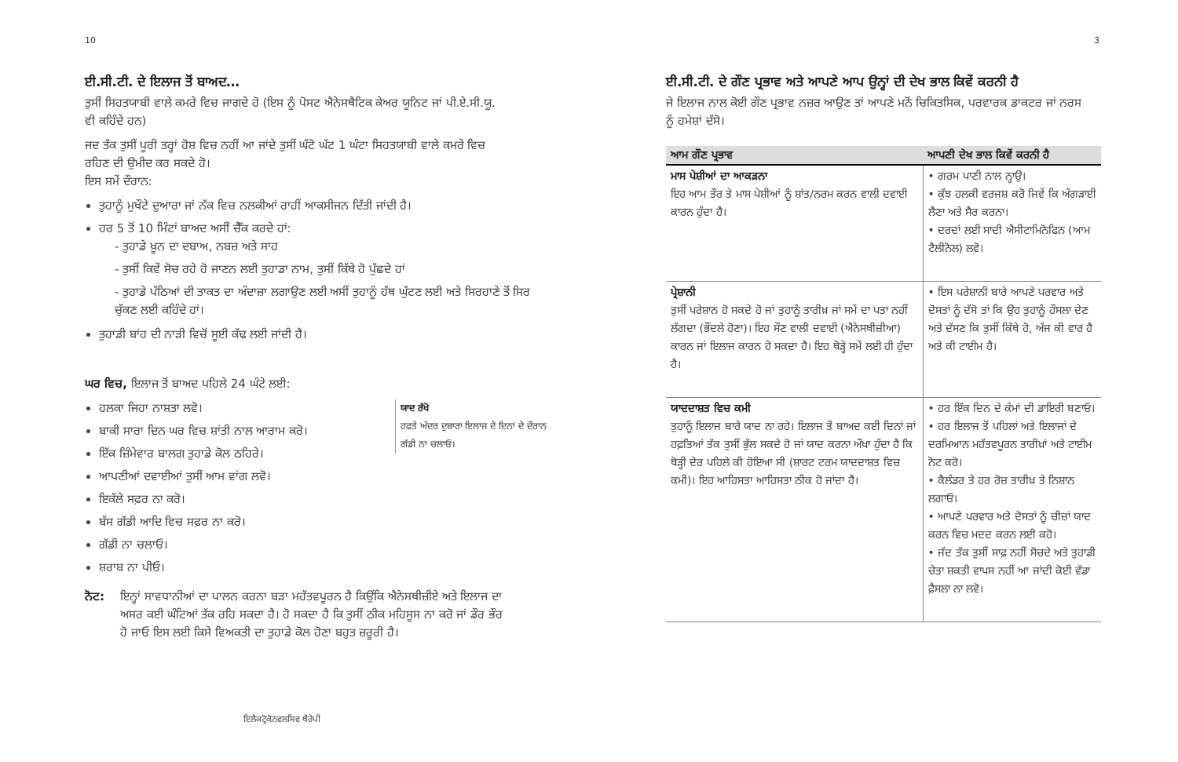10
ਈ.ਸੀ.ਟੀ. ਦੇ ਇਲਾਜ ਤੋਂ ਬਾਅਦ…
ਤੁਸੀਂ ਸਿਹਤਯਾਬੀ ਵਾਲੇ ਕਮਰੇ ਵਿਚ ਜਾਗਦੇ ਹੋ (ਇਸ ਨੂੰ ਪੋਸਟ ਐਨੇਸਥੈਟਿਕ ਕੇਅਰ ਯੂਨਿਟ ਜਾਂ ਪੀ.ਏ.ਸੀ.ਯੂ. ਵੀ ਕਹਿੰਦੇ ਹਨ)
ਜਦ ਤੱਕ ਤੁਸੀਂ ਪੂਰੀ ਤਰ੍ਹਾਂ ਹੋਸ਼ ਵਿਚ ਨਹੀਂ ਆ ਜਾਂਦੇ ਤੁਸੀਂ ਘੱਟੋ ਘੱਟ 1 ਘੰਟਾ ਸਿਹਤਯਾਬੀ ਵਾਲੇ ਕਮਰੇ ਵਿਚ ਰਹਿਣ ਦੀ ਉਮੀਦ ਕਰ ਸਕਦੇ ਹੋ।
ਇਸ ਸਮੇਂ ਦੌਰਾਨ:
ਤੁਹਾਨੂੰ ਮੁਖੌਟੇ ਦੁਆਰਾ ਜਾਂ ਨੱਕ ਵਿਚ ਨਲਕੀਆਂ ਰਾਹੀਂ ਆਕਸੀਜਨ ਦਿੱਤੀ ਜਾਂਦੀ ਹੈ।
ਹਰ 5 ਤੋਂ 10 ਮਿੰਟਾਂ ਬਾਅਦ ਅਸੀਂ ਚੈੱਕ ਕਰਦੇ ਹਾਂ:
- ਤੁਹਾਡੇ ਖ਼ੂਨ ਦਾ ਦਬਾਅ, ਨਬਜ਼ ਅਤੇ ਸਾਹ
- ਤੁਸੀਂ ਕਿਵੇਂ ਸੋਚ ਰਹੇ ਹੋ ਜਾਣਨ ਲਈ ਤੁਹਾਡਾ ਨਾਮ, ਤੁਸੀਂ ਕਿੱਥੇ ਹੋ ਪੁੱਛਦੇ ਹਾਂ
- ਤੁਹਾਡੇ ਪੱਠਿਆਂ ਦੀ ਤਾਕਤ ਦਾ ਅੰਦਾਜ਼ਾ ਲਗਾਉਣ ਲਈ ਅਸੀਂ ਤੁਹਾਨੂੰ ਹੱਥ ਘੁੱਟਣ ਲਈ ਅਤੇ ਸਿਰਹਾਣੇ ਤੋਂ ਸਿਰ ਚੁੱਕਣ ਲਈ ਕਹਿੰਦੇ ਹਾਂ।
ਤੁਹਾਡੀ ਬਾਂਹ ਦੀ ਨਾੜੀ ਵਿਚੋਂ ਸੂਈ ਕੱਢ ਲਈ ਜਾਂਦੀ ਹੈ।
ਘਰ ਵਿਚ, ਇਲਾਜ ਤੋਂ ਬਾਅਦ ਪਹਿਲੇ 24 ਘੰਟੇ ਲਈ:
ਯਾਦ ਰੱਖੋ
ਹਫਤੇ ਅੰਦਰ ਦੁਬਾਰਾ ਇਲਾਜ ਦੇ ਦਿਨਾਂ ਦੇ ਦੌਰਾਨ ਗੱਡੀ ਨਾ ਚਲਾਓ।
ਹਲਕਾ ਜਿਹਾ ਨਾਸ਼ਤਾ ਲਵੋ।
ਬਾਕੀ ਸਾਰਾ ਦਿਨ ਘਰ ਵਿਚ ਸ਼ਾਂਤੀ ਨਾਲ ਆਰਾਮ ਕਰੋ।
ਇੱਕ ਜ਼ਿੰਮੇਵਾਰ ਬਾਲਗ ਤੁਹਾਡੇ ਕੋਲ ਠਹਿਰੇ।
ਆਪਣੀਆਂ ਦਵਾਈਆਂ ਤੁਸੀਂ ਆਮ ਵਾਂਗ ਲਵੋ।
ਇਕੱਲੇ ਸਫ਼ਰ ਨਾ ਕਰੋ।
ਬੱਸ ਗੱਡੀ ਆਦਿ ਵਿਚ ਸਫ਼ਰ ਨਾ ਕਰੋ।
ਗੱਡੀ ਨਾ ਚਲਾਓ।
ਸ਼ਰਾਬ ਨਾ ਪੀਓ।
ਨੋਟ: ਇਨ੍ਹਾਂ ਸਾਵਧਾਨੀਆਂ ਦਾ ਪਾਲਨ ਕਰਨਾ ਬੜਾ ਮਹੱਤਵਪੂਰਨ ਹੈ ਕਿਉਂਕਿ ਐਨੇਸਥੀਜ਼ੀਏ ਅਤੇ ਇਲਾਜ ਦਾ ਅਸਰ ਕਈ ਘੰਟਿਆਂ ਤੱਕ ਰਹਿ ਸਕਦਾ ਹੈ। ਹੋ ਸਕਦਾ ਹੈ ਕਿ ਤੁਸੀਂ ਠੀਕ ਮਹਿਸੂਸ ਨਾ ਕਰੋ ਜਾਂ ਡੌਰ ਭੌਰ ਹੋ ਜਾਓ ਇਸ ਲਈ ਕਿਸੇ ਵਿਅਕਤੀ ਦਾ ਤੁਹਾਡੇ ਕੋਲ ਹੋਣਾ ਬਹੁਤ ਜ਼ਰੂਰੀ ਹੈ।
ਇਲੈਕਟ੍ਰੋਕੋਨਵਲਸਿਵ ਥੈਰੇਪੀ
3
ਈ.ਸੀ.ਟੀ. ਦੇ ਗੌਣ ਪ੍ਰਭਾਵ ਅਤੇ ਆਪਣੇ ਆਪ ਉਨ੍ਹਾਂ ਦੀ ਦੇਖ ਭਾਲ ਕਿਵੇਂ ਕਰਨੀ ਹੈ
ਜੇ ਇਲਾਜ ਨਾਲ ਕੋਈ ਗੌਣ ਪ੍ਰਭਾਵ ਨਜ਼ਰ ਆਉਣ ਤਾਂ ਆਪਣੇ ਮਨੋਂ ਚਿਕਿਤਸਿਕ, ਪਰਵਾਰਕ ਡਾਕਟਰ ਜਾਂ ਨਰਸ ਨੂੰ ਹਮੇਸ਼ਾਂ ਦੱਸੋ।
| ਆਮ ਗੌਣ ਪ੍ਰਭਾਵ | ਆਪਣੀ ਦੇਖ ਭਾਲ ਕਿਵੇਂ ਕਰਨੀ ਹੈ |
| --- | --- |
| ਮਾਸ ਪੇਸ਼ੀਆਂ ਦਾ ਆਕੜਨਾ ਇਹ ਆਮ ਤੌਰ ਤੇ ਮਾਸ ਪੇਸ਼ੀਆਂ ਨੂੰ ਸ਼ਾਂਤ/ਨਰਮ ਕਰਨ ਵਾਲੀ ਦਵਾਈ ਕਾਰਨ ਹੁੰਦਾ ਹੈ। | • ਗਰਮ ਪਾਣੀ ਨਾਲ ਨ੍ਹਾਉ। • ਕੁੱਝ ਹਲਕੀ ਵਰਜਸ਼ ਕਰੋ ਜਿਵੇਂ ਕਿ ਅੰਗੜਾਈ ਲੈਣਾ ਅਤੇ ਸੈਰ ਕਰਨਾ। • ਦਰਦਾਂ ਲਈ ਸਾਦੀ ਐਸੀਟਾਮਿਨੋਫਿਨ (ਆਮ ਟੈਲੀਨੋਲ) ਲਵੋ। |
| ਪ੍ਰੇਸ਼ਾਨੀ ਤੁਸੀਂ ਪਰੇਸ਼ਾਨ ਹੋ ਸਕਦੇ ਹੋ ਜਾਂ ਤੁਹਾਨੂੰ ਤਾਰੀਖ਼ ਜਾਂ ਸਮੇਂ ਦਾ ਪਤਾ ਨਹੀਂ ਲੱਗਦਾ (ਭੌਂਦਲੇ ਹੋਣਾ)। ਇਹ ਸੌਣ ਵਾਲੀ ਦਵਾਈ (ਐਨੇਸਥੀਜ਼ੀਆ) ਕਾਰਨ ਜਾਂ ਇਲਾਜ ਕਾਰਨ ਹੋ ਸਕਦਾ ਹੈ। ਇਹ ਥੋੜ੍ਹੇ ਸਮੇਂ ਲਈ ਹੀ ਹੁੰਦਾ ਹੈ। | • ਇਸ ਪਰੇਸ਼ਾਨੀ ਬਾਰੇ ਆਪਣੇ ਪਰਵਾਰ ਅਤੇ ਦੋਸਤਾਂ ਨੂੰ ਦੱਸੋ ਤਾਂ ਕਿ ਉਹ ਤੁਹਾਨੂੰ ਹੌਸਲਾ ਦੇਣ ਅਤੇ ਦੱਸਣ ਕਿ ਤੁਸੀਂ ਕਿੱਥੇ ਹੋ, ਅੱਜ ਕੀ ਵਾਰ ਹੈ ਅਤੇ ਕੀ ਟਾਈਮ ਹੈ। |
| ਯਾਦਦਾਸ਼ਤ ਵਿਚ ਕਮੀ ਤੁਹਾਨੂੰ ਇਲਾਜ ਬਾਰੇ ਯਾਦ ਨਾ ਰਹੇ। ਇਲਾਜ ਤੋਂ ਬਾਅਦ ਕਈ ਦਿਨਾਂ ਜਾਂ ਹਫ਼ਤਿਆਂ ਤੱਕ ਤੁਸੀਂ ਭੁੱਲ ਸਕਦੇ ਹੋ ਜਾਂ ਯਾਦ ਕਰਨਾ ਔਖਾ ਹੁੰਦਾ ਹੈ ਕਿ ਥੋੜ੍ਹੀ ਦੇਰ ਪਹਿਲੇ ਕੀ ਹੋਇਆ ਸੀ (ਸ਼ਾਰਟ ਟਰਮ ਯਾਦਦਾਸ਼ਤ ਵਿਚ ਕਮੀ)। ਇਹ ਆਹਿਸਤਾ ਆਹਿਸਤਾ ਠੀਕ ਹੋ ਜਾਂਦਾ ਹੈ। | • ਹਰ ਇੱਕ ਦਿਨ ਦੇ ਕੰਮਾਂ ਦੀ ਡਾਇਰੀ ਬਣਾਓ। • ਹਰ ਇਲਾਜ ਤੋਂ ਪਹਿਲਾਂ ਅਤੇ ਇਲਾਜਾਂ ਦੇ ਦਰਮਿਆਨ ਮਹੱਤਵਪੂਰਨ ਤਾਰੀਖ਼ਾਂ ਅਤੇ ਟਾਈਮ ਨੋਟ ਕਰੋ। • ਕੈਲੰਡਰ ਤੇ ਹਰ ਰੋਜ਼ ਤਾਰੀਖ਼ ਤੇ ਨਿਸ਼ਾਨ ਲਗਾਓ। • ਆਪਣੇ ਪਰਵਾਰ ਅਤੇ ਦੋਸਤਾਂ ਨੂੰ ਚੀਜ਼ਾਂ ਯਾਦ ਕਰਨ ਵਿਚ ਮਦਦ ਕਰਨ ਲਈ ਕਹੋ। • ਜੱਦ ਤੱਕ ਤੁਸੀਂ ਸਾਫ਼ ਨਹੀਂ ਸੋਚਦੇ ਅਤੇ ਤੁਹਾਡੀ ਚੇਤਾ ਸ਼ਕਤੀ ਵਾਪਸ ਨਹੀਂ ਆ ਜਾਂਦੀ ਕੋਈ ਵੱਡਾ ਫ਼ੈਸਲਾ ਨਾ ਲਵੋ। |